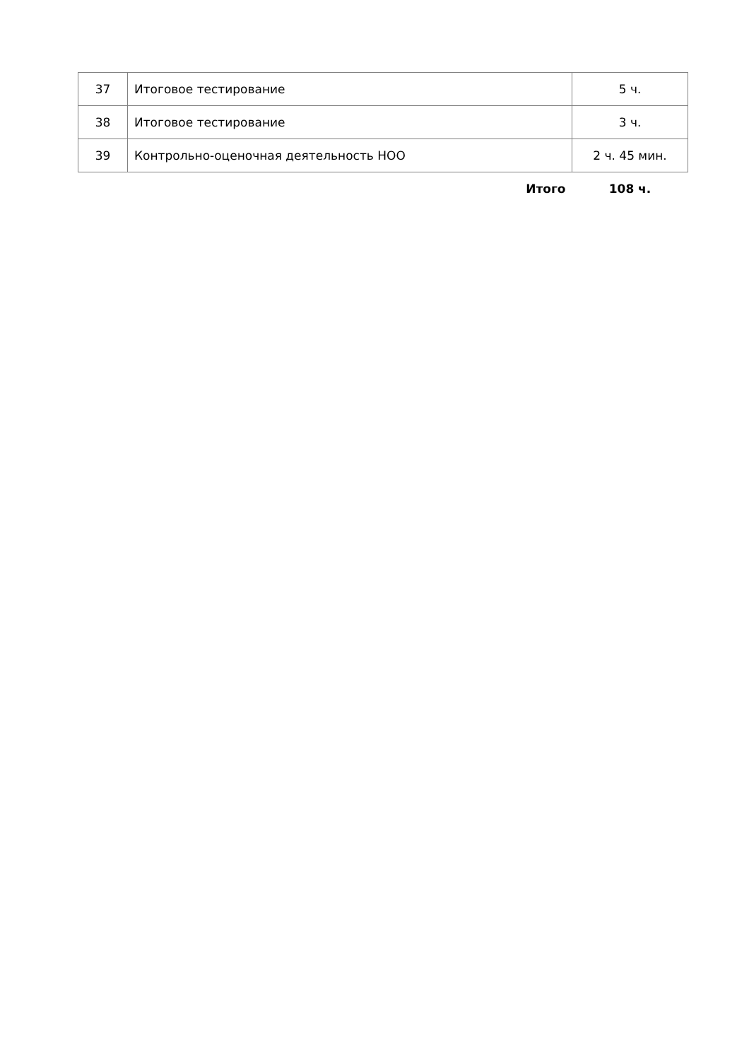| 37 | Итоговое тестирование | 5 ч. |
| 38 | Итоговое тестирование | 3 ч. |
| 39 | Контрольно-оценочная деятельность НОО | 2 ч. 45 мин. |
| | Итого | 108 ч. |